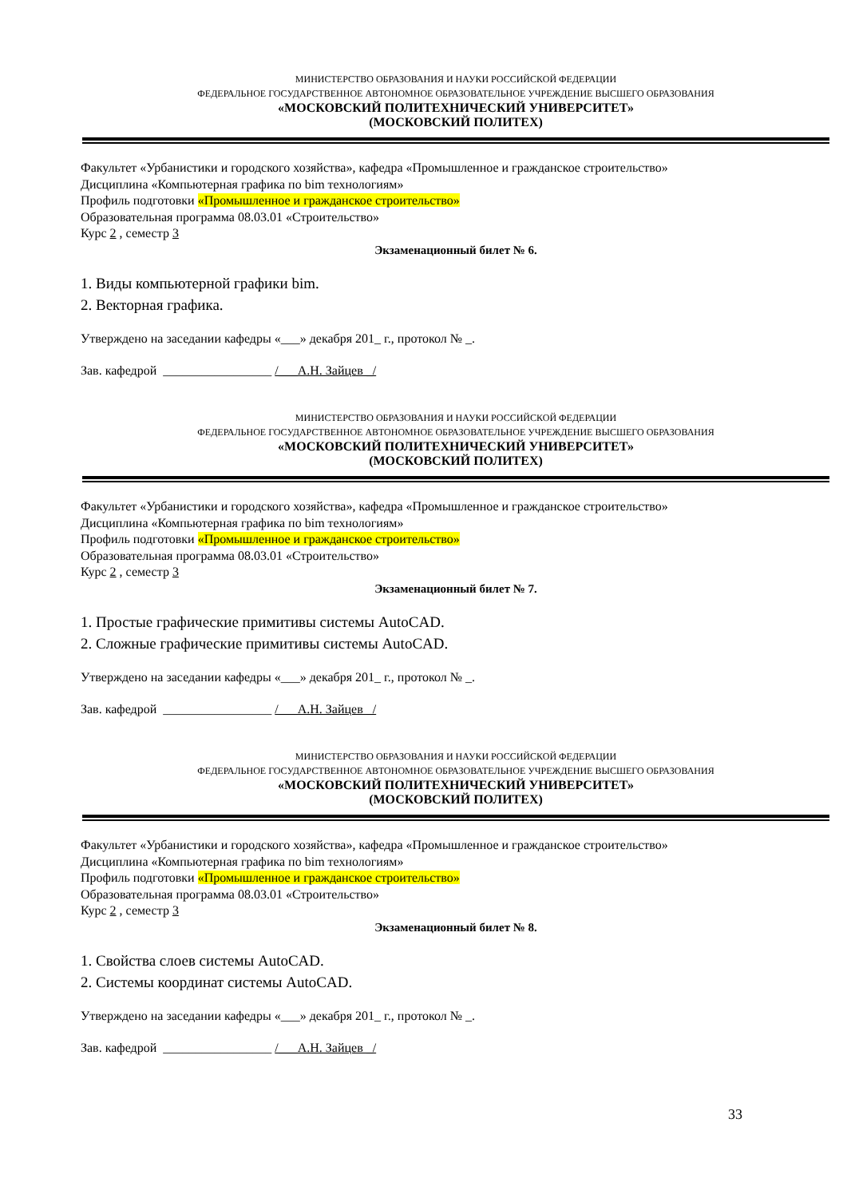МИНИСТЕРСТВО ОБРАЗОВАНИЯ И НАУКИ РОССИЙСКОЙ ФЕДЕРАЦИИ
ФЕДЕРАЛЬНОЕ ГОСУДАРСТВЕННОЕ АВТОНОМНОЕ ОБРАЗОВАТЕЛЬНОЕ УЧРЕЖДЕНИЕ ВЫСШЕГО ОБРАЗОВАНИЯ
«МОСКОВСКИЙ ПОЛИТЕХНИЧЕСКИЙ УНИВЕРСИТЕТ»
(МОСКОВСКИЙ ПОЛИТЕХ)
Факультет «Урбанистики и городского хозяйства», кафедра «Промышленное и гражданское строительство»
Дисциплина «Компьютерная графика по bim технологиям»
Профиль подготовки «Промышленное и гражданское строительство»
Образовательная программа 08.03.01 «Строительство»
Курс 2 , семестр 3
Экзаменационный билет № 6.
1. Виды компьютерной графики bim.
2. Векторная графика.
Утверждено на заседании кафедры «___» декабря 201_ г., протокол № _.
Зав. кафедрой _________________ /___А.Н. Зайцев _/
МИНИСТЕРСТВО ОБРАЗОВАНИЯ И НАУКИ РОССИЙСКОЙ ФЕДЕРАЦИИ
ФЕДЕРАЛЬНОЕ ГОСУДАРСТВЕННОЕ АВТОНОМНОЕ ОБРАЗОВАТЕЛЬНОЕ УЧРЕЖДЕНИЕ ВЫСШЕГО ОБРАЗОВАНИЯ
«МОСКОВСКИЙ ПОЛИТЕХНИЧЕСКИЙ УНИВЕРСИТЕТ»
(МОСКОВСКИЙ ПОЛИТЕХ)
Факультет «Урбанистики и городского хозяйства», кафедра «Промышленное и гражданское строительство»
Дисциплина «Компьютерная графика по bim технологиям»
Профиль подготовки «Промышленное и гражданское строительство»
Образовательная программа 08.03.01 «Строительство»
Курс 2 , семестр 3
Экзаменационный билет № 7.
1. Простые графические примитивы системы AutoCAD.
2. Сложные графические примитивы системы AutoCAD.
Утверждено на заседании кафедры «___» декабря 201_ г., протокол № _.
Зав. кафедрой _________________ /___А.Н. Зайцев _/
МИНИСТЕРСТВО ОБРАЗОВАНИЯ И НАУКИ РОССИЙСКОЙ ФЕДЕРАЦИИ
ФЕДЕРАЛЬНОЕ ГОСУДАРСТВЕННОЕ АВТОНОМНОЕ ОБРАЗОВАТЕЛЬНОЕ УЧРЕЖДЕНИЕ ВЫСШЕГО ОБРАЗОВАНИЯ
«МОСКОВСКИЙ ПОЛИТЕХНИЧЕСКИЙ УНИВЕРСИТЕТ»
(МОСКОВСКИЙ ПОЛИТЕХ)
Факультет «Урбанистики и городского хозяйства», кафедра «Промышленное и гражданское строительство»
Дисциплина «Компьютерная графика по bim технологиям»
Профиль подготовки «Промышленное и гражданское строительство»
Образовательная программа 08.03.01 «Строительство»
Курс 2 , семестр 3
Экзаменационный билет № 8.
1. Свойства слоев системы AutoCAD.
2. Системы координат системы AutoCAD.
Утверждено на заседании кафедры «___» декабря 201_ г., протокол № _.
Зав. кафедрой _________________ /___А.Н. Зайцев _/
33